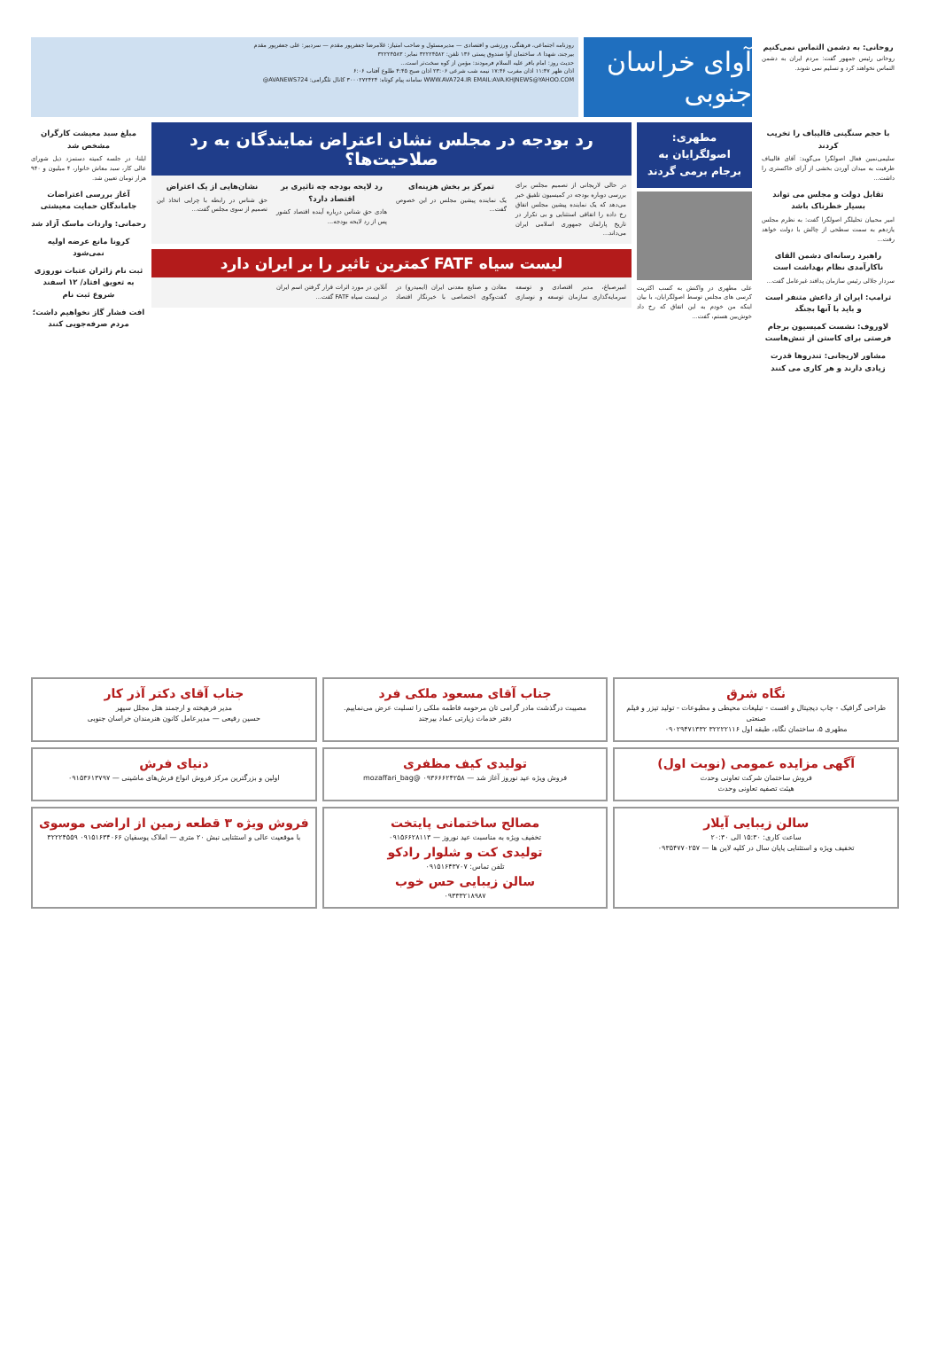روحانی: به دشمن التماس نمی‌کنیم
روحانی رئیس جمهور گفت: مردم ایران به دشمن التماس نخواهند کرد و تسلیم نمی شوند.
آوای خراسان جنوبی
روزنامه اجتماعی، فرهنگی، ورزشی و اقتصادی — مدیرمسئول و صاحب امتیاز: غلامرضا جعفرپور مقدم — سردبیر: علی جعفرپور مقدم
بیرجند، شهدا ۸، ساختمان آوا صندوق پستی ۱۳۶ تلفن: ۳۲۲۲۴۵۸۲ نمابر: ۳۲۲۲۴۵۸۳
حدیث روز: امام باقر علیه السلام فرمودند: مؤمن از کوه سخت‌تر است...
اذان ظهر ۱۱:۴۷ اذان مغرب ۱۷:۴۶ نیمه شب شرعی ۲۳:۰۶ اذان صبح ۴:۴۵ طلوع آفتاب ۶:۰۶
WWW.AVA724.IR EMAIL:AVA.KHJNEWS@YAHOO.COM سامانه پیام کوتاه: ۳۰۰۰۲۷۲۴۲۴ کانال تلگرامی: AVANEWS724@
با حجم سنگینی قالیباف را تخریب کردند
سلیمی‌نمین فعال اصولگرا می‌گوید: آقای قالیباف ظرفیت به میدان آوردن بخشی از آرای خاکستری را داشت...
تقابل دولت و مجلس می تواند بسیار خطرناک باشد
امیر محبیان تحلیلگر اصولگرا گفت: به نظرم مجلس یازدهم به سمت سطحی از چالش با دولت خواهد رفت...
راهبرد رسانه‌ای دشمن القای ناکارآمدی نظام بهداشت است
سردار جلالی رئیس سازمان پدافند غیرعامل گفت...
ترامپ: ایران از داعش متنفر است و باید با آنها بجنگد
لاوروف: نشست کمیسیون برجام فرصتی برای کاستن از تنش‌هاست
مشاور لاریجانی: تندروها قدرت زیادی دارند و هر کاری می کنند
مطهری: اصولگرایان به برجام برمی گردند
علی مطهری در واکنش به کسب اکثریت کرسی های مجلس توسط اصولگرایان، با بیان اینکه من خودم به این اتفاق که رخ داد خوش‌بین هستم، گفت...
رد بودجه در مجلس نشان اعتراض نمایندگان به رد صلاحیت‌ها؟
در حالی لاریجانی از تصمیم مجلس برای بررسی دوباره بودجه در کمیسیون تلفیق خبر می‌دهد که یک نماینده پیشین مجلس اتفاق رخ داده را اتفاقی استثنایی و بی تکرار در تاریخ پارلمان جمهوری اسلامی ایران می‌داند...
تمرکز بر بخش هزینه‌ای
یک نماینده پیشین مجلس در این خصوص گفت...
رد لایحه بودجه چه تاثیری بر اقتصاد دارد؟
هادی حق شناس درباره آینده اقتصاد کشور پس از رد لایحه بودجه...
نشان‌هایی از یک اعتراض
حق شناس در رابطه با چرایی اتخاذ این تصمیم از سوی مجلس گفت...
لیست سیاه FATF کمترین تاثیر را بر ایران دارد
امیرصباغ، مدیر اقتصادی و توسعه سرمایه‌گذاری سازمان توسعه و نوسازی معادن و صنایع معدنی ایران (ایمیدرو) در گفت‌وگوی اختصاصی با خبرنگار اقتصاد آنلاین در مورد اثرات قرار گرفتن اسم ایران در لیست سیاه FATF گفت...
مبلغ سبد معیشت کارگران مشخص شد
ایلنا- در جلسه کمیته دستمزد ذیل شورای عالی کار، سبد معاش خانوار، ۴ میلیون و ۹۴۰ هزار تومان تعیین شد.
آغاز بررسی اعتراضات جاماندگان حمایت معیشتی
رحمانی: واردات ماسک آزاد شد
کرونا مانع عرضه اولیه نمی‌شود
ثبت نام زائران عتبات نوروزی به تعویق افتاد/ ۱۲ اسفند شروع ثبت نام
افت فشار گاز نخواهیم داشت؛ مردم صرفه‌جویی کنند
نگاه شرق
طراحی گرافیک - چاپ دیجیتال و افست - تبلیغات محیطی و مطبوعات - تولید تیزر و فیلم صنعتی
مطهری ۵، ساختمان نگاه، طبقه اول ۳۲۲۲۲۱۱۶ ۰۹۰۲۹۴۷۱۳۳۲
جناب آقای مسعود ملکی فرد
مصیبت درگذشت مادر گرامی تان مرحومه فاطمه ملکی را تسلیت عرض می‌نماییم.
دفتر خدمات زیارتی عماد بیرجند
جناب آقای دکتر آذر کار
مدیر فرهیخته و ارجمند هتل مجلل سپهر
حسین رفیعی — مدیرعامل کانون هنرمندان خراسان جنوبی
آگهی مزایده عمومی (نوبت اول)
فروش ساختمان شرکت تعاونی وحدت
هیئت تصفیه تعاونی وحدت
تولیدی کیف مظفری
فروش ویژه عید نوروز آغاز شد — ۰۹۳۶۶۶۲۴۲۵۸ @mozaffari_bag
دنیای فرش
اولین و بزرگترین مرکز فروش انواع فرش‌های ماشینی — ۰۹۱۵۳۶۱۳۷۹۷
سالن زیبایی آیلار
ساعت کاری: ۱۵:۳۰ الی ۲۰:۳۰
تخفیف ویژه و استثنایی پایان سال در کلیه لاین ها — ۰۹۳۵۴۷۷۰۲۵۷
مصالح ساختمانی پایتخت
تخفیف ویژه به مناسبت عید نوروز — ۰۹۱۵۶۶۲۸۱۱۳
تولیدی کت و شلوار رادکو
تلفن تماس: ۰۹۱۵۱۶۴۳۷۰۷
سالن زیبایی حس خوب
۰۹۳۳۳۲۱۸۹۸۷
فروش ویژه ۳ قطعه زمین از اراضی موسوی
با موقعیت عالی و استثنایی نبش ۲۰ متری — املاک یوسفیان ۰۹۱۵۱۶۳۴۰۶۶ ۳۲۲۲۴۵۵۹